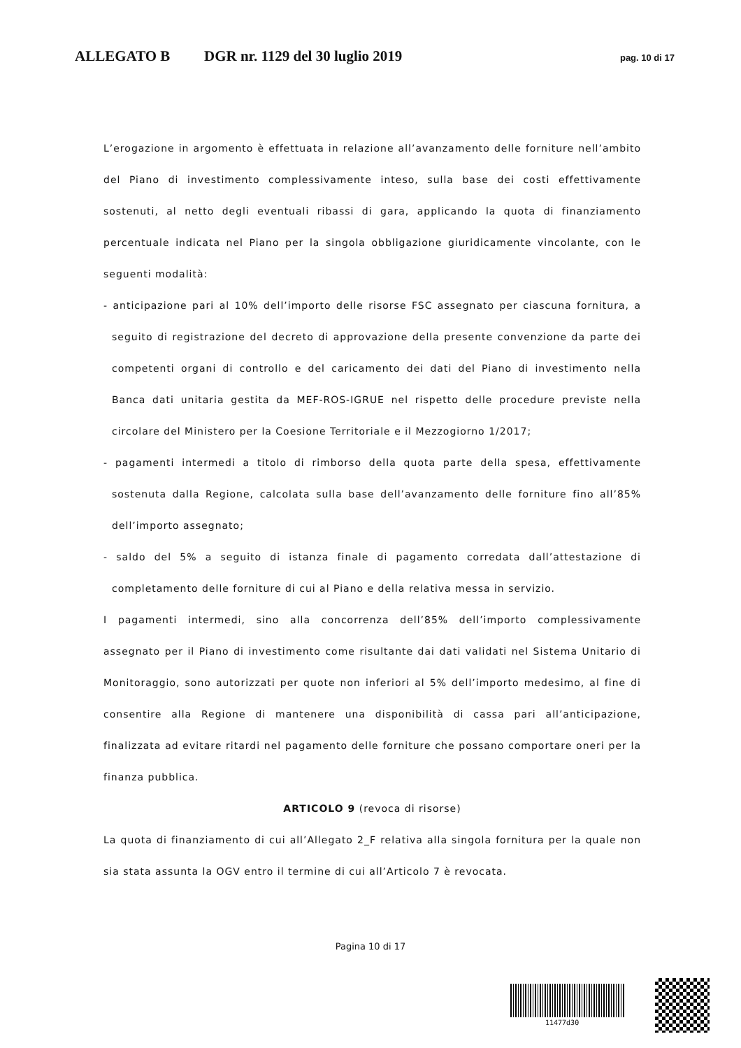ALLEGATO B DGR nr. 1129 del 30 luglio 2019 pag. 10 di 17
L’erogazione in argomento è effettuata in relazione all’avanzamento delle forniture nell’ambito del Piano di investimento complessivamente inteso, sulla base dei costi effettivamente sostenuti, al netto degli eventuali ribassi di gara, applicando la quota di finanziamento percentuale indicata nel Piano per la singola obbligazione giuridicamente vincolante, con le seguenti modalità:
- anticipazione pari al 10% dell’importo delle risorse FSC assegnato per ciascuna fornitura, a seguito di registrazione del decreto di approvazione della presente convenzione da parte dei competenti organi di controllo e del caricamento dei dati del Piano di investimento nella Banca dati unitaria gestita da MEF-ROS-IGRUE nel rispetto delle procedure previste nella circolare del Ministero per la Coesione Territoriale e il Mezzogiorno 1/2017;
- pagamenti intermedi a titolo di rimborso della quota parte della spesa, effettivamente sostenuta dalla Regione, calcolata sulla base dell’avanzamento delle forniture fino all’85% dell’importo assegnato;
- saldo del 5% a seguito di istanza finale di pagamento corredata dall’attestazione di completamento delle forniture di cui al Piano e della relativa messa in servizio.
I pagamenti intermedi, sino alla concorrenza dell’85% dell’importo complessivamente assegnato per il Piano di investimento come risultante dai dati validati nel Sistema Unitario di Monitoraggio, sono autorizzati per quote non inferiori al 5% dell’importo medesimo, al fine di consentire alla Regione di mantenere una disponibilità di cassa pari all’anticipazione, finalizzata ad evitare ritardi nel pagamento delle forniture che possano comportare oneri per la finanza pubblica.
ARTICOLO 9 (revoca di risorse)
La quota di finanziamento di cui all’Allegato 2_F relativa alla singola fornitura per la quale non sia stata assunta la OGV entro il termine di cui all’Articolo 7 è revocata.
Pagina 10 di 17
11477d30